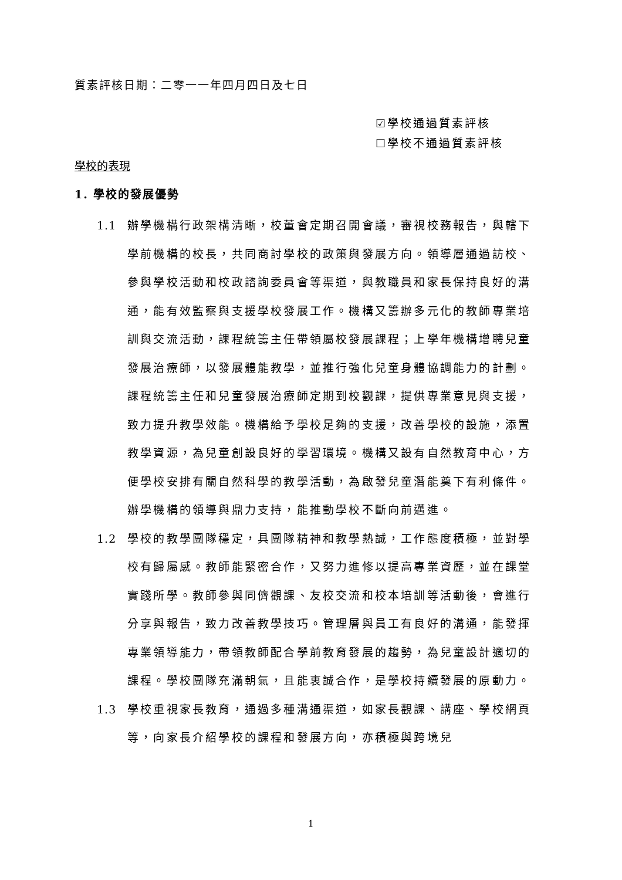質素評核日期：二零一一年四月四日及七日
☑學校通過質素評核
☐學校不通過質素評核
學校的表現
1. 學校的發展優勢
1.1 辦學機構行政架構清晰，校董會定期召開會議，審視校務報告，與轄下學前機構的校長，共同商討學校的政策與發展方向。領導層通過訪校、參與學校活動和校政諮詢委員會等渠道，與教職員和家長保持良好的溝通，能有效監察與支援學校發展工作。機構又籌辦多元化的教師專業培訓與交流活動，課程統籌主任帶領屬校發展課程；上學年機構增聘兒童發展治療師，以發展體能教學，並推行強化兒童身體協調能力的計劃。課程統籌主任和兒童發展治療師定期到校觀課，提供專業意見與支援，致力提升教學效能。機構給予學校足夠的支援，改善學校的設施，添置教學資源，為兒童創設良好的學習環境。機構又設有自然教育中心，方便學校安排有關自然科學的教學活動，為啟發兒童潛能奠下有利條件。辦學機構的領導與鼎力支持，能推動學校不斷向前邁進。
1.2 學校的教學團隊穩定，具團隊精神和教學熱誠，工作態度積極，並對學校有歸屬感。教師能緊密合作，又努力進修以提高專業資歷，並在課堂實踐所學。教師參與同儕觀課、友校交流和校本培訓等活動後，會進行分享與報告，致力改善教學技巧。管理層與員工有良好的溝通，能發揮專業領導能力，帶領教師配合學前教育發展的趨勢，為兒童設計適切的課程。學校團隊充滿朝氣，且能衷誠合作，是學校持續發展的原動力。
1.3 學校重視家長教育，通過多種溝通渠道，如家長觀課、講座、學校網頁等，向家長介紹學校的課程和發展方向，亦積極與跨境兒
1